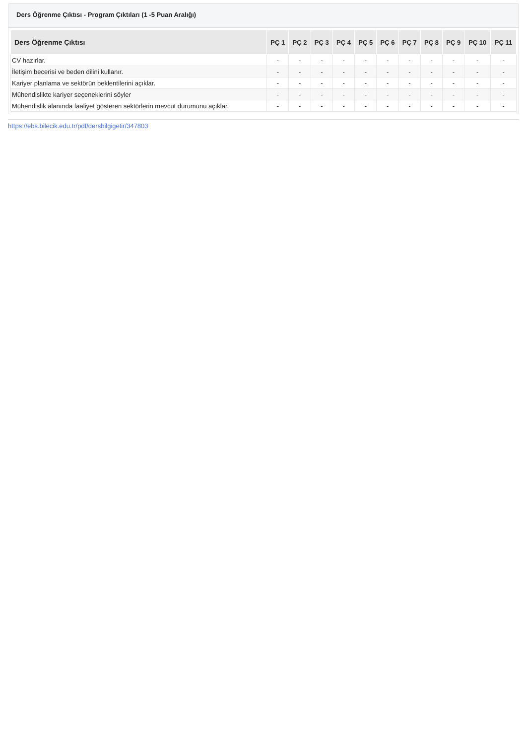Ders Öğrenme Çıktısı - Program Çıktıları (1 -5 Puan Aralığı)
| Ders Öğrenme Çıktısı | PÇ 1 | PÇ 2 | PÇ 3 | PÇ 4 | PÇ 5 | PÇ 6 | PÇ 7 | PÇ 8 | PÇ 9 | PÇ 10 | PÇ 11 |
| --- | --- | --- | --- | --- | --- | --- | --- | --- | --- | --- | --- |
| CV hazırlar. | - | - | - | - | - | - | - | - | - | - | - |
| İletişim becerisi ve beden dilini kullanır. | - | - | - | - | - | - | - | - | - | - | - |
| Kariyer planlama ve sektörün beklentilerini açıklar. | - | - | - | - | - | - | - | - | - | - | - |
| Mühendislikte kariyer seçeneklerini söyler | - | - | - | - | - | - | - | - | - | - | - |
| Mühendislik alanında faaliyet gösteren sektörlerin mevcut durumunu açıklar. | - | - | - | - | - | - | - | - | - | - | - |
https://ebs.bilecik.edu.tr/pdf/dersbilgigetir/347803